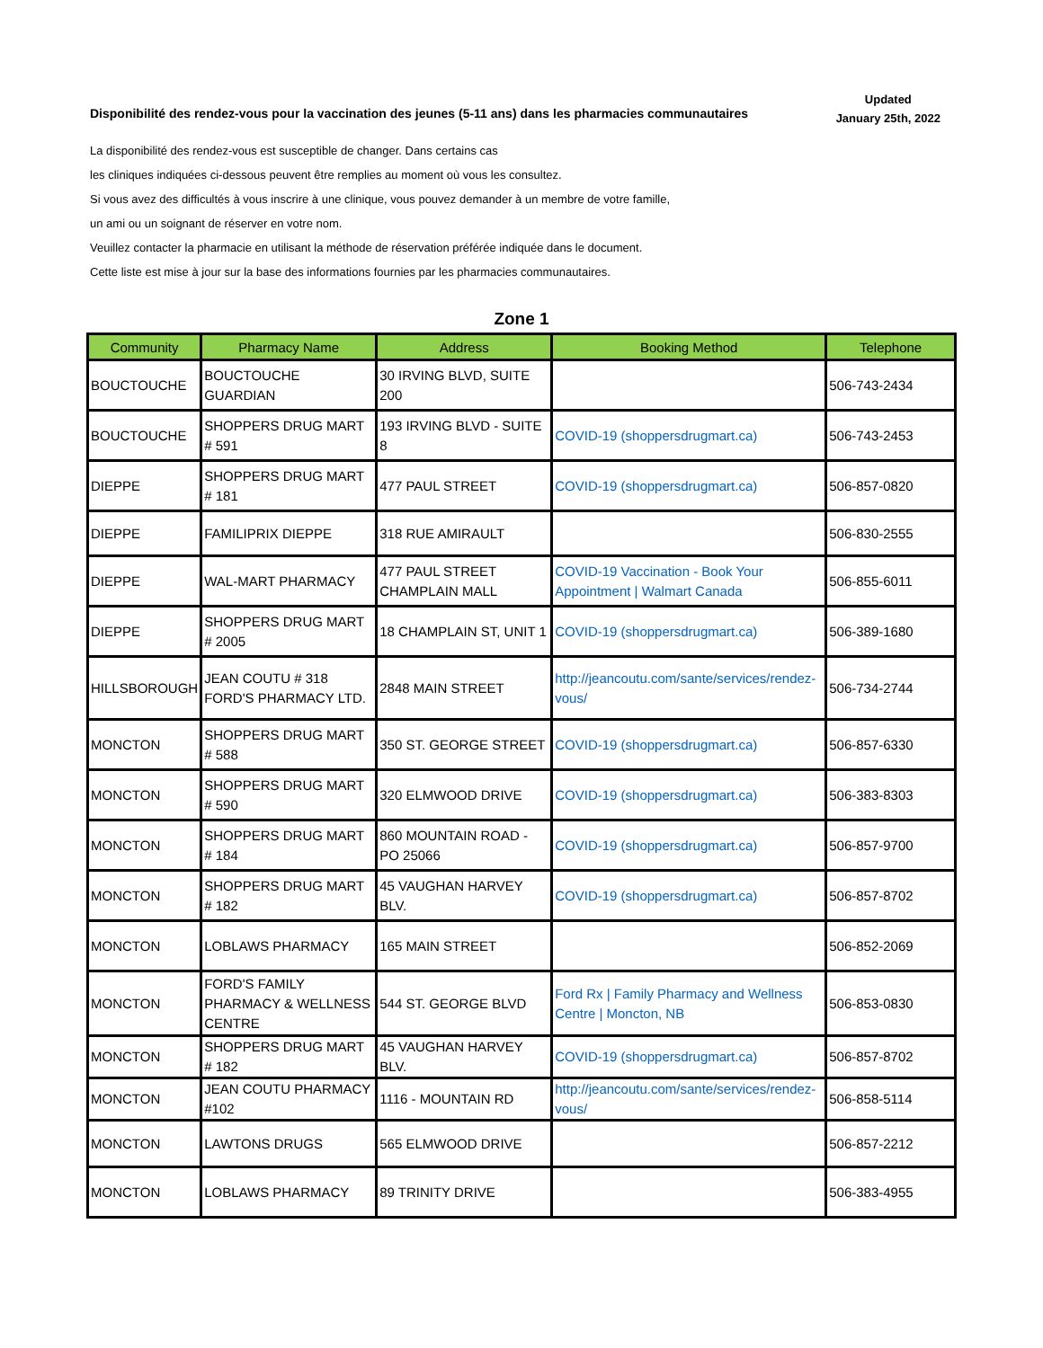Disponibilité des rendez-vous pour la vaccination des jeunes (5-11 ans) dans les pharmacies communautaires
Updated
January 25th, 2022
La disponibilité des rendez-vous est susceptible de changer. Dans certains cas
les cliniques indiquées ci-dessous peuvent être remplies au moment où vous les consultez.
Si vous avez des difficultés à vous inscrire à une clinique, vous pouvez demander à un membre de votre famille,
un ami ou un soignant de réserver en votre nom.
Veuillez contacter la pharmacie en utilisant la méthode de réservation préférée indiquée dans le document.
Cette liste est mise à jour sur la base des informations fournies par les pharmacies communautaires.
Zone 1
| Community | Pharmacy Name | Address | Booking Method | Telephone |
| --- | --- | --- | --- | --- |
| BOUCTOUCHE | BOUCTOUCHE GUARDIAN | 30 IRVING BLVD, SUITE 200 | | 506-743-2434 |
| BOUCTOUCHE | SHOPPERS DRUG MART # 591 | 193 IRVING BLVD - SUITE 8 | COVID-19 (shoppersdrugmart.ca) | 506-743-2453 |
| DIEPPE | SHOPPERS DRUG MART # 181 | 477 PAUL STREET | COVID-19 (shoppersdrugmart.ca) | 506-857-0820 |
| DIEPPE | FAMILIPRIX DIEPPE | 318 RUE AMIRAULT | | 506-830-2555 |
| DIEPPE | WAL-MART PHARMACY | 477 PAUL STREET CHAMPLAIN MALL | COVID-19 Vaccination - Book Your Appointment / Walmart Canada | 506-855-6011 |
| DIEPPE | SHOPPERS DRUG MART # 2005 | 18 CHAMPLAIN ST, UNIT 1 | COVID-19 (shoppersdrugmart.ca) | 506-389-1680 |
| HILLSBOROUGH | JEAN COUTU # 318 FORD'S PHARMACY LTD. | 2848 MAIN STREET | http://jeancoutu.com/sante/services/rendez-vous/ | 506-734-2744 |
| MONCTON | SHOPPERS DRUG MART # 588 | 350 ST. GEORGE STREET | COVID-19 (shoppersdrugmart.ca) | 506-857-6330 |
| MONCTON | SHOPPERS DRUG MART # 590 | 320 ELMWOOD DRIVE | COVID-19 (shoppersdrugmart.ca) | 506-383-8303 |
| MONCTON | SHOPPERS DRUG MART # 184 | 860 MOUNTAIN ROAD - PO 25066 | COVID-19 (shoppersdrugmart.ca) | 506-857-9700 |
| MONCTON | SHOPPERS DRUG MART # 182 | 45 VAUGHAN HARVEY BLV. | COVID-19 (shoppersdrugmart.ca) | 506-857-8702 |
| MONCTON | LOBLAWS PHARMACY | 165 MAIN STREET | | 506-852-2069 |
| MONCTON | FORD'S FAMILY PHARMACY & WELLNESS CENTRE | 544 ST. GEORGE BLVD | Ford Rx / Family Pharmacy and Wellness Centre / Moncton, NB | 506-853-0830 |
| MONCTON | SHOPPERS DRUG MART # 182 | 45 VAUGHAN HARVEY BLV. | COVID-19 (shoppersdrugmart.ca) | 506-857-8702 |
| MONCTON | JEAN COUTU PHARMACY #102 | 1116 - MOUNTAIN RD | http://jeancoutu.com/sante/services/rendez-vous/ | 506-858-5114 |
| MONCTON | LAWTONS DRUGS | 565 ELMWOOD DRIVE | | 506-857-2212 |
| MONCTON | LOBLAWS PHARMACY | 89 TRINITY DRIVE | | 506-383-4955 |